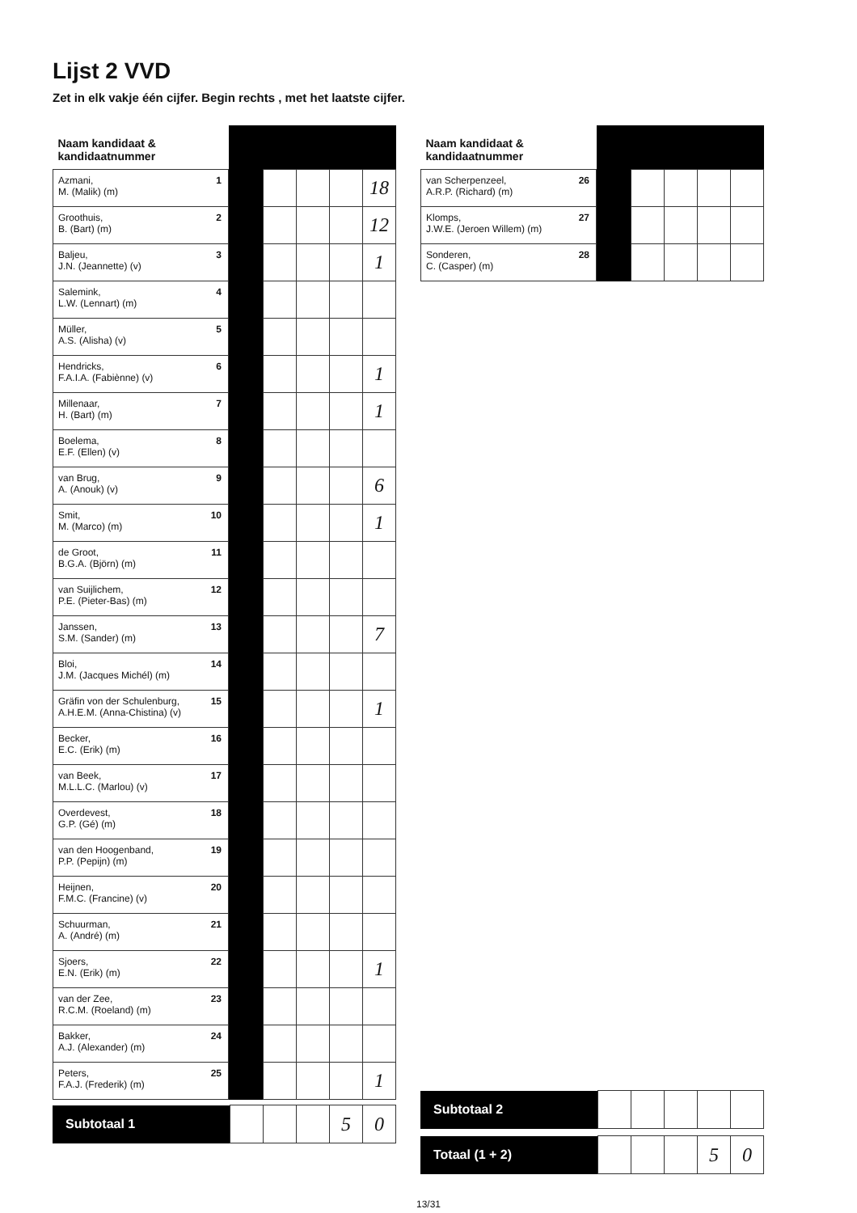Lijst 2 VVD
Zet in elk vakje één cijfer. Begin rechts , met het laatste cijfer.
| Naam kandidaat & kandidaatnummer | | | | | | |
| Azmani, M. (Malik) (m) | 1 | | | | | 18 |
| Groothuis, B. (Bart) (m) | 2 | | | | | 12 |
| Baljeu, J.N. (Jeannette) (v) | 3 | | | | | 1 |
| Salemink, L.W. (Lennart) (m) | 4 | | | | | |
| Müller, A.S. (Alisha) (v) | 5 | | | | | |
| Hendricks, F.A.I.A. (Fabiènne) (v) | 6 | | | | | 1 |
| Millenaar, H. (Bart) (m) | 7 | | | | | 1 |
| Boelema, E.F. (Ellen) (v) | 8 | | | | | |
| van Brug, A. (Anouk) (v) | 9 | | | | | 6 |
| Smit, M. (Marco) (m) | 10 | | | | | 1 |
| de Groot, B.G.A. (Björn) (m) | 11 | | | | | |
| van Suijlichem, P.E. (Pieter-Bas) (m) | 12 | | | | | |
| Janssen, S.M. (Sander) (m) | 13 | | | | | 7 |
| Bloi, J.M. (Jacques Michél) (m) | 14 | | | | | |
| Gräfin von der Schulenburg, A.H.E.M. (Anna-Chistina) (v) | 15 | | | | | 1 |
| Becker, E.C. (Erik) (m) | 16 | | | | | |
| van Beek, M.L.L.C. (Marlou) (v) | 17 | | | | | |
| Overdevest, G.P. (Gé) (m) | 18 | | | | | |
| van den Hoogenband, P.P. (Pepijn) (m) | 19 | | | | | |
| Heijnen, F.M.C. (Francine) (v) | 20 | | | | | |
| Schuurman, A. (André) (m) | 21 | | | | | |
| Sjoers, E.N. (Erik) (m) | 22 | | | | | 1 |
| van der Zee, R.C.M. (Roeland) (m) | 23 | | | | | |
| Bakker, A.J. (Alexander) (m) | 24 | | | | | |
| Peters, F.A.J. (Frederik) (m) | 25 | | | | | 1 |
| Subtotaal 1 | | | | 5 | 0 |
| Naam kandidaat & kandidaatnummer | | | | | | |
| van Scherpenzeel, A.R.P. (Richard) (m) | 26 | | | | | |
| Klomps, J.W.E. (Jeroen Willem) (m) | 27 | | | | | |
| Sonderen, C. (Casper) (m) | 28 | | | | | |
| Subtotaal 2 | | | | | |
| Totaal (1 + 2) | | | | 5 | 0 |
13/31